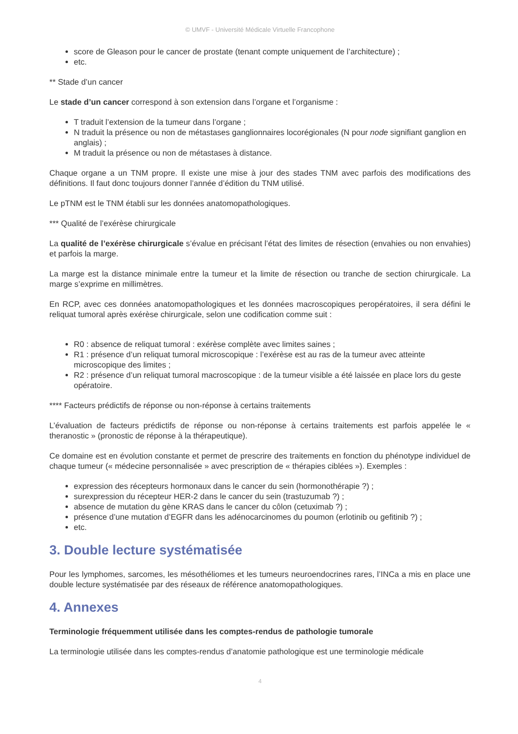© UMVF - Université Médicale Virtuelle Francophone
score de Gleason pour le cancer de prostate (tenant compte uniquement de l’architecture) ;
etc.
** Stade d’un cancer
Le stade d’un cancer correspond à son extension dans l’organe et l’organisme :
T traduit l’extension de la tumeur dans l’organe ;
N traduit la présence ou non de métastases ganglionnaires locorégionales (N pour node signifiant ganglion en anglais) ;
M traduit la présence ou non de métastases à distance.
Chaque organe a un TNM propre. Il existe une mise à jour des stades TNM avec parfois des modifications des définitions. Il faut donc toujours donner l’année d’édition du TNM utilisé.
Le pTNM est le TNM établi sur les données anatomopathologiques.
*** Qualité de l’exérèse chirurgicale
La qualité de l’exérèse chirurgicale s’évalue en précisant l’état des limites de résection (envahies ou non envahies) et parfois la marge.
La marge est la distance minimale entre la tumeur et la limite de résection ou tranche de section chirurgicale. La marge s’exprime en millimètres.
En RCP, avec ces données anatomopathologiques et les données macroscopiques peropératoires, il sera défini le reliquat tumoral après exérèse chirurgicale, selon une codification comme suit :
R0 : absence de reliquat tumoral : exérèse complète avec limites saines ;
R1 : présence d’un reliquat tumoral microscopique : l’exérèse est au ras de la tumeur avec atteinte microscopique des limites ;
R2 : présence d’un reliquat tumoral macroscopique : de la tumeur visible a été laissée en place lors du geste opératoire.
**** Facteurs prédictifs de réponse ou non-réponse à certains traitements
L’évaluation de facteurs prédictifs de réponse ou non-réponse à certains traitements est parfois appelée le « theranostic » (pronostic de réponse à la thérapeutique).
Ce domaine est en évolution constante et permet de prescrire des traitements en fonction du phénotype individuel de chaque tumeur (« médecine personnalisée » avec prescription de « thérapies ciblées »). Exemples :
expression des récepteurs hormonaux dans le cancer du sein (hormonothérapie ?) ;
surexpression du récepteur HER-2 dans le cancer du sein (trastuzumab ?) ;
absence de mutation du gène KRAS dans le cancer du côlon (cetuximab ?) ;
présence d’une mutation d’EGFR dans les adénocarcinomes du poumon (erlotinib ou gefitinib ?) ;
etc.
3. Double lecture systématisée
Pour les lymphomes, sarcomes, les mésothéliomes et les tumeurs neuroendocrines rares, l’INCa a mis en place une double lecture systématisée par des réseaux de référence anatomopathologiques.
4. Annexes
Terminologie fréquemment utilisée dans les comptes-rendus de pathologie tumorale
La terminologie utilisée dans les comptes-rendus d’anatomie pathologique est une terminologie médicale
4